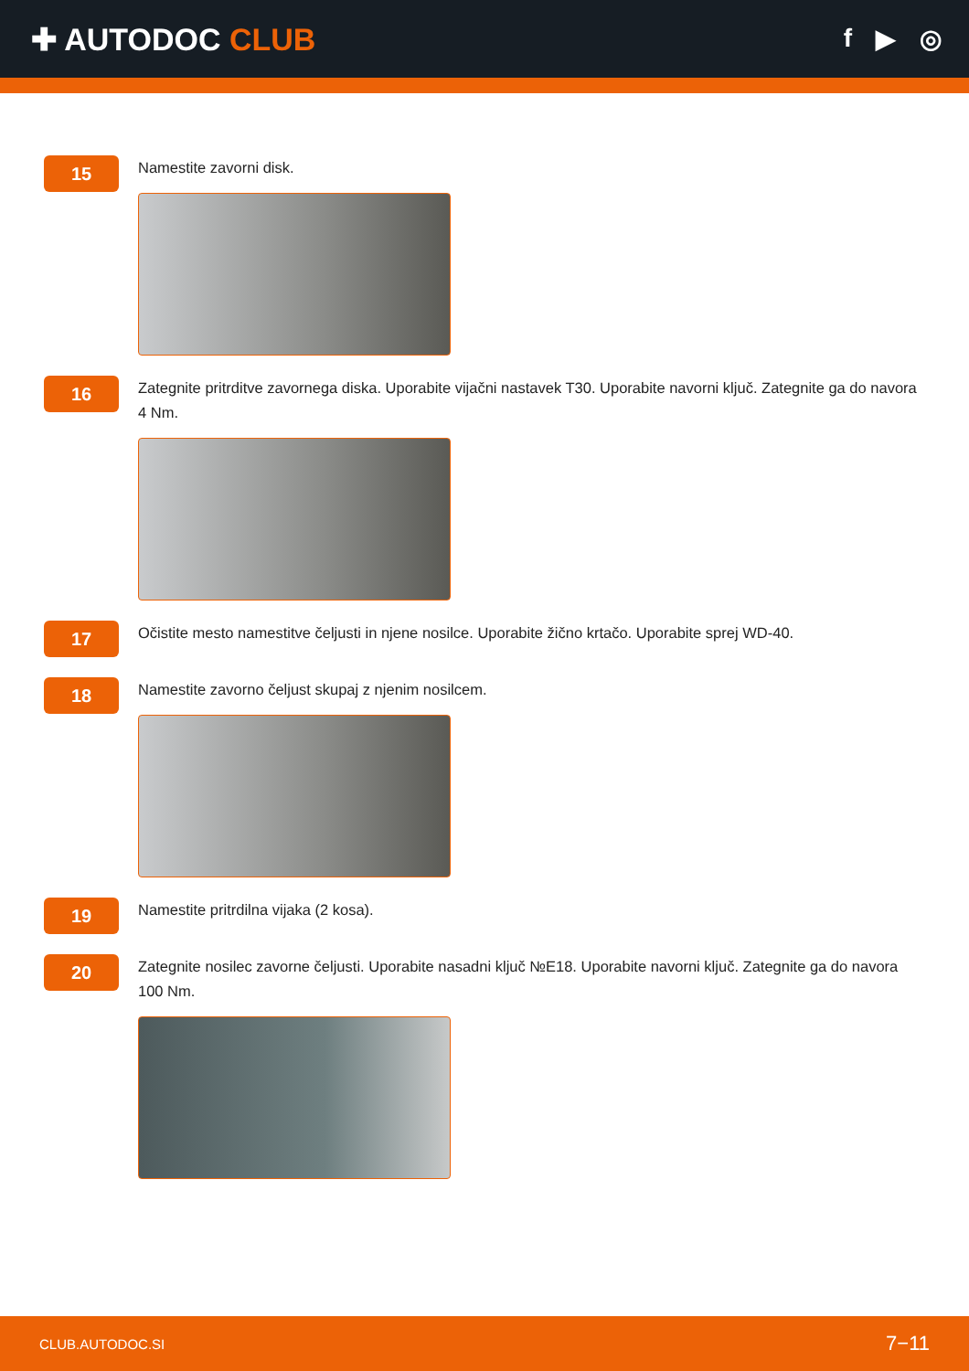✚ AUTODOC CLUB
f ▶ ◎
15
Namestite zavorni disk.
16
Zategnite pritrditve zavornega diska. Uporabite vijačni nastavek T30. Uporabite navorni ključ. Zategnite ga do navora 4 Nm.
17
Očistite mesto namestitve čeljusti in njene nosilce. Uporabite žično krtačo. Uporabite sprej WD-40.
18
Namestite zavorno čeljust skupaj z njenim nosilcem.
19
Namestite pritrdilna vijaka (2 kosa).
20
Zategnite nosilec zavorne čeljusti. Uporabite nasadni ključ №E18. Uporabite navorni ključ. Zategnite ga do navora 100 Nm.
CLUB.AUTODOC.SI 7−11